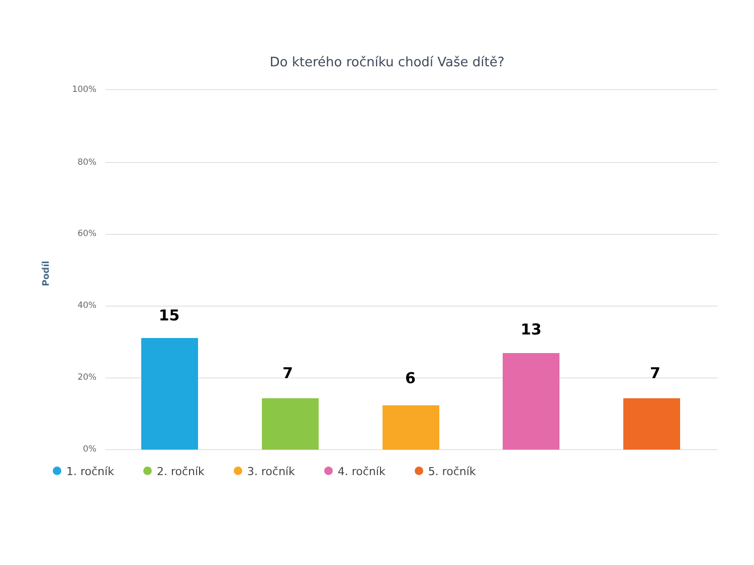Do kterého ročníku chodí Vaše dítě?
100%
80%
60%
40%
20%
0%
Podíl
15
7 6
13
7
1. ročník 2. ročník 3. ročník 4. ročník 5. ročník